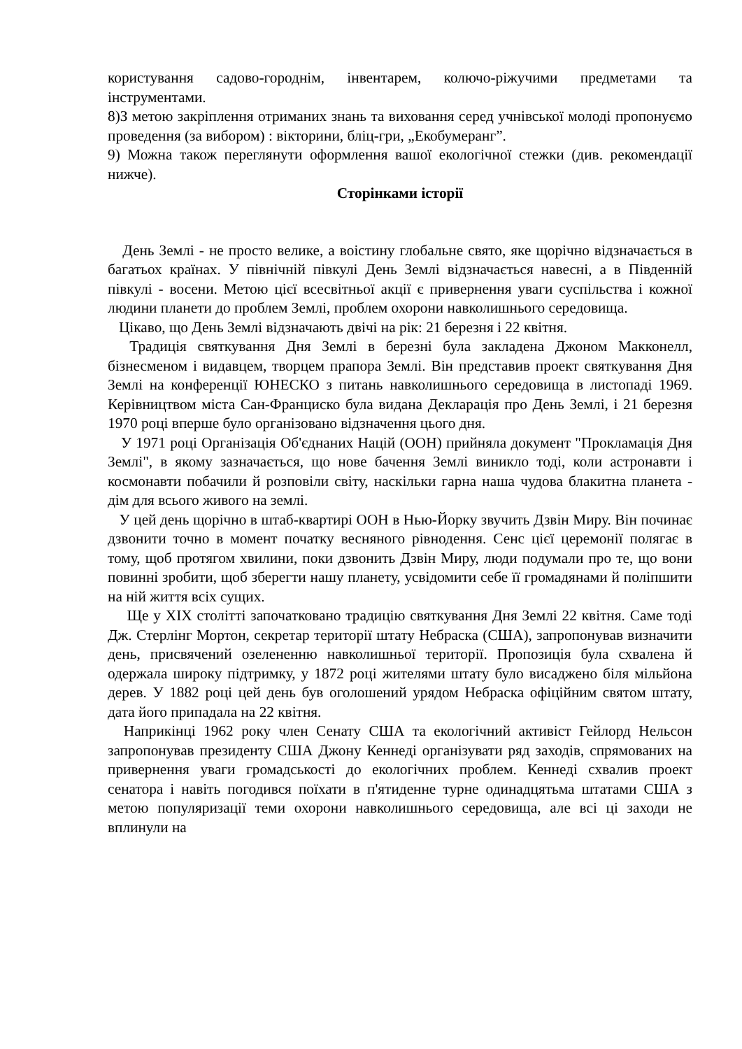користування садово-городнім, інвентарем, колючо-ріжучими предметами та інструментами.
8)З метою закріплення отриманих знань та виховання серед учнівської молоді пропонуємо проведення (за вибором) : вікторини, бліц-гри, „Екобумеранг”.
9) Можна також переглянути оформлення вашої екологічної стежки (див. рекомендації нижче).
Сторінками історії
День Землі - не просто велике, а воістину глобальне свято, яке щорічно відзначається в багатьох країнах. У північній півкулі День Землі відзначається навесні, а в Південній півкулі - восени. Метою цієї всесвітньої акції є привернення уваги суспільства і кожної людини планети до проблем Землі, проблем охорони навколишнього середовища.
Цікаво, що День Землі відзначають двічі на рік: 21 березня і 22 квітня.
Традиція святкування Дня Землі в березні була закладена Джоном Макконелл, бізнесменом і видавцем, творцем прапора Землі. Він представив проект святкування Дня Землі на конференції ЮНЕСКО з питань навколишнього середовища в листопаді 1969. Керівництвом міста Сан-Франциско була видана Декларація про День Землі, і 21 березня 1970 році вперше було організовано відзначення цього дня.
У 1971 році Організація Об'єднаних Націй (ООН) прийняла документ "Прокламація Дня Землі", в якому зазначається, що нове бачення Землі виникло тоді, коли астронавти і космонавти побачили й розповіли світу, наскільки гарна наша чудова блакитна планета - дім для всього живого на землі.
У цей день щорічно в штаб-квартирі ООН в Нью-Йорку звучить Дзвін Миру. Він починає дзвонити точно в момент початку весняного рівнодення. Сенс цієї церемонії полягає в тому, щоб протягом хвилини, поки дзвонить Дзвін Миру, люди подумали про те, що вони повинні зробити, щоб зберегти нашу планету, усвідомити себе її громадянами й поліпшити на ній життя всіх сущих.
Ще у XIX столітті започатковано традицію святкування Дня Землі 22 квітня. Саме тоді Дж. Стерлінг Мортон, секретар території штату Небраска (США), запропонував визначити день, присвячений озелененню навколишньої території. Пропозиція була схвалена й одержала широку підтримку, у 1872 році жителями штату було висаджено біля мільйона дерев. У 1882 році цей день був оголошений урядом Небраска офіційним святом штату, дата його припадала на 22 квітня.
Наприкінці 1962 року член Сенату США та екологічний активіст Гейлорд Нельсон запропонував президенту США Джону Кеннеді організувати ряд заходів, спрямованих на привернення уваги громадськості до екологічних проблем. Кеннеді схвалив проект сенатора і навіть погодився поїхати в п'ятиденне турне одинадцятьма штатами США з метою популяризації теми охорони навколишнього середовища, але всі ці заходи не вплинули на